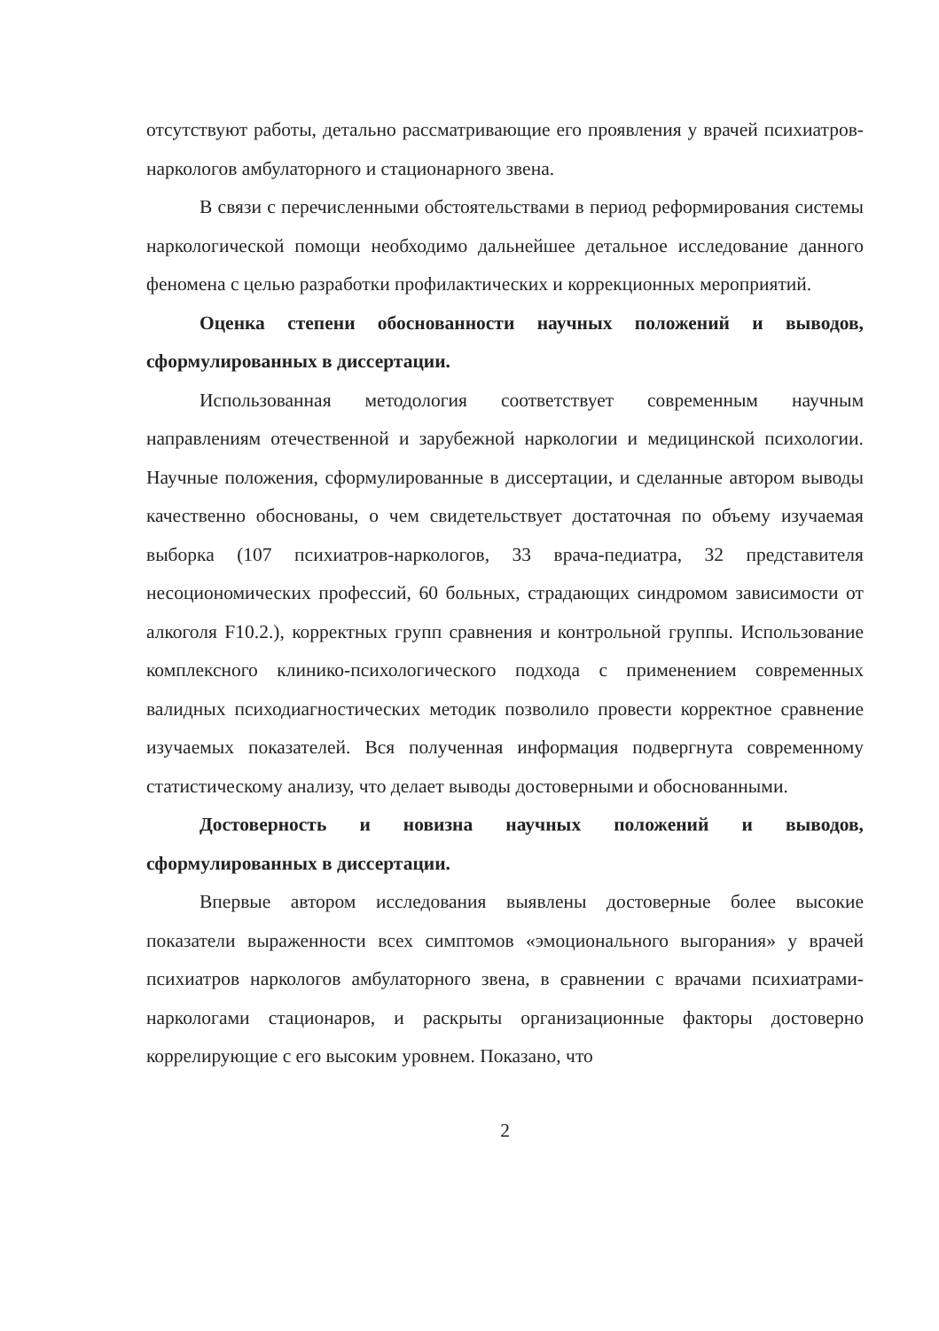отсутствуют работы, детально рассматривающие его проявления у врачей психиатров-наркологов амбулаторного и стационарного звена.
В связи с перечисленными обстоятельствами в период реформирования системы наркологической помощи необходимо дальнейшее детальное исследование данного феномена с целью разработки профилактических и коррекционных мероприятий.
Оценка степени обоснованности научных положений и выводов, сформулированных в диссертации.
Использованная методология соответствует современным научным направлениям отечественной и зарубежной наркологии и медицинской психологии. Научные положения, сформулированные в диссертации, и сделанные автором выводы качественно обоснованы, о чем свидетельствует достаточная по объему изучаемая выборка (107 психиатров-наркологов, 33 врача-педиатра, 32 представителя несоциономических профессий, 60 больных, страдающих синдромом зависимости от алкоголя F10.2.), корректных групп сравнения и контрольной группы. Использование комплексного клинико-психологического подхода с применением современных валидных психодиагностических методик позволило провести корректное сравнение изучаемых показателей. Вся полученная информация подвергнута современному статистическому анализу, что делает выводы достоверными и обоснованными.
Достоверность и новизна научных положений и выводов, сформулированных в диссертации.
Впервые автором исследования выявлены достоверные более высокие показатели выраженности всех симптомов «эмоционального выгорания» у врачей психиатров наркологов амбулаторного звена, в сравнении с врачами психиатрами-наркологами стационаров, и раскрыты организационные факторы достоверно коррелирующие с его высоким уровнем. Показано, что
2